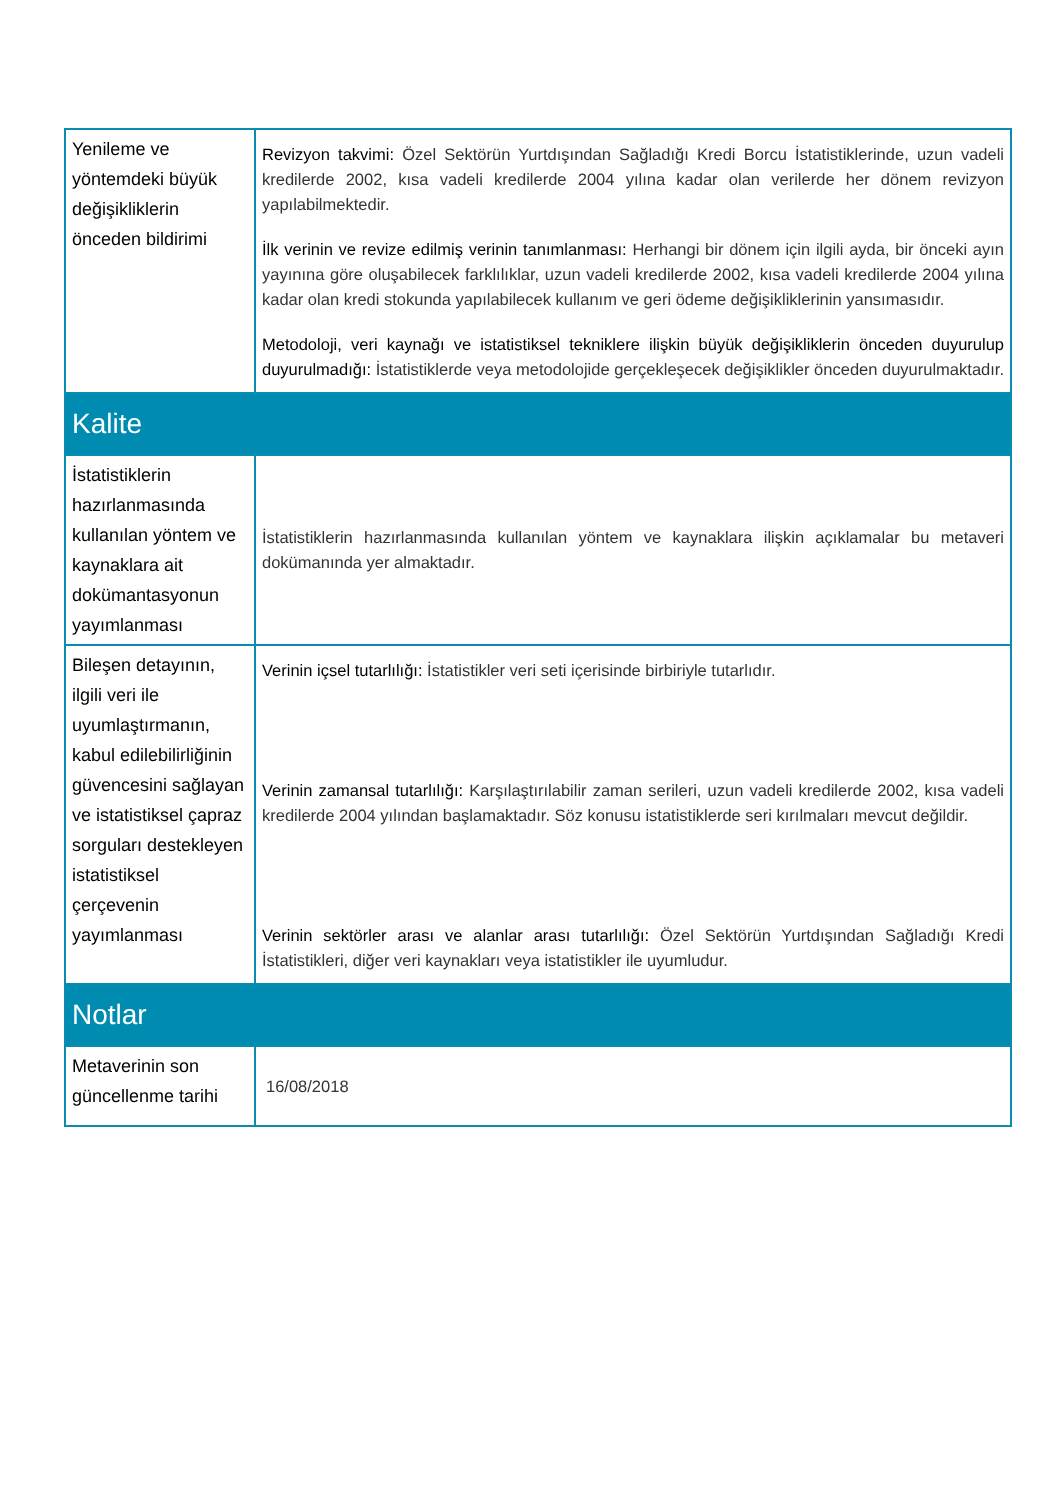| Yenileme ve yöntemdeki büyük değişikliklerin önceden bildirimi | Revizyon takvimi: Özel Sektörün Yurtdışından Sağladığı Kredi Borcu İstatistiklerinde, uzun vadeli kredilerde 2002, kısa vadeli kredilerde 2004 yılına kadar olan verilerde her dönem revizyon yapılabilmektedir. İlk verinin ve revize edilmiş verinin tanımlanması: Herhangi bir dönem için ilgili ayda, bir önceki ayın yayınına göre oluşabilecek farklılıklar, uzun vadeli kredilerde 2002, kısa vadeli kredilerde 2004 yılına kadar olan kredi stokunda yapılabilecek kullanım ve geri ödeme değişikliklerinin yansımasıdır. Metodoloji, veri kaynağı ve istatistiksel tekniklere ilişkin büyük değişikliklerin önceden duyurulup duyurulmadığı: İstatistiklerde veya metodolojide gerçekleşecek değişiklikler önceden duyurulmaktadır. |
| Kalite | |
| İstatistiklerin hazırlanmasında kullanılan yöntem ve kaynaklara ait dokümantasyonun yayımlanması | İstatistiklerin hazırlanmasında kullanılan yöntem ve kaynaklara ilişkin açıklamalar bu metaveri dokümanında yer almaktadır. |
| Bileşen detayının, ilgili veri ile uyumlaştırmanın, kabul edilebilirliğinin güvencesini sağlayan ve istatistiksel çapraz sorguları destekleyen istatistiksel çerçevenin yayımlanması | Verinin içsel tutarlılığı: İstatistikler veri seti içerisinde birbiriyle tutarlıdır. Verinin zamansal tutarlılığı: Karşılaştırılabilir zaman serileri, uzun vadeli kredilerde 2002, kısa vadeli kredilerde 2004 yılından başlamaktadır. Söz konusu istatistiklerde seri kırılmaları mevcut değildir. Verinin sektörler arası ve alanlar arası tutarlılığı: Özel Sektörün Yurtdışından Sağladığı Kredi İstatistikleri, diğer veri kaynakları veya istatistikler ile uyumludur. |
| Notlar | |
| Metaverinin son güncellenme tarihi | 16/08/2018 |